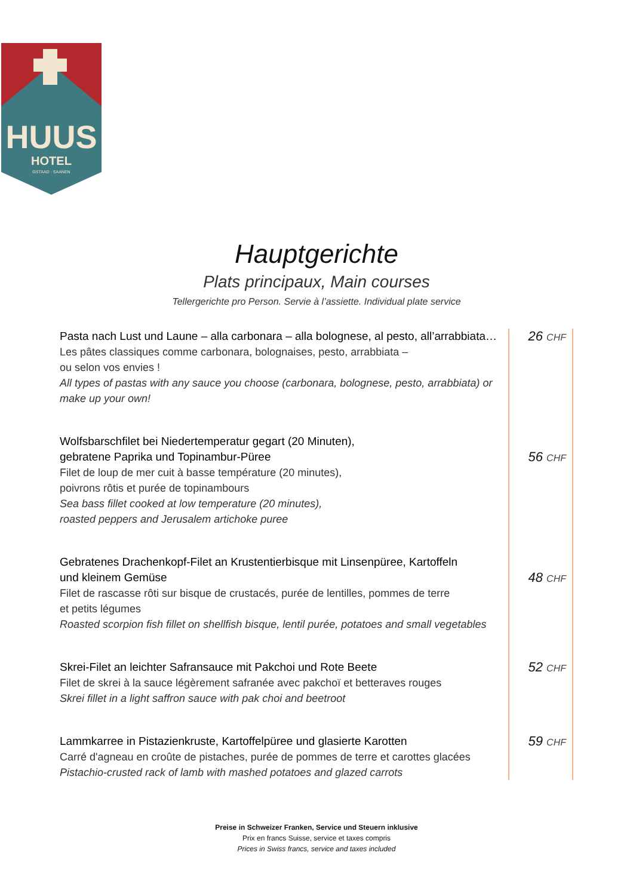HUUS
HOTEL
GSTAAD · SAANEN
Hauptgerichte
Plats principaux, Main courses
Tellergerichte pro Person. Servie à l’assiette. Individual plate service
Pasta nach Lust und Laune – alla carbonara – alla bolognese, al pesto, all’arrabbiata…
Les pâtes classiques comme carbonara, bolognaises, pesto, arrabbiata –
ou selon vos envies !
All types of pastas with any sauce you choose (carbonara, bolognese, pesto, arrabbiata) or make up your own!
26 CHF
Wolfsbarschfilet bei Niedertemperatur gegart (20 Minuten),
gebratene Paprika und Topinambur-Püree
Filet de loup de mer cuit à basse température (20 minutes),
poivrons rôtis et purée de topinambours
Sea bass fillet cooked at low temperature (20 minutes),
roasted peppers and Jerusalem artichoke puree
56 CHF
Gebratenes Drachenkopf-Filet an Krustentierbisque mit Linsenpüree, Kartoffeln
und kleinem Gemüse
Filet de rascasse rôti sur bisque de crustacés, purée de lentilles, pommes de terre
et petits légumes
Roasted scorpion fish fillet on shellfish bisque, lentil purée, potatoes and small vegetables
48 CHF
Skrei-Filet an leichter Safransauce mit Pakchoi und Rote Beete
Filet de skrei à la sauce légèrement safranée avec pakchoï et betteraves rouges
Skrei fillet in a light saffron sauce with pak choi and beetroot
52 CHF
Lammkarree in Pistazienkruste, Kartoffelpüree und glasierte Karotten
Carré d'agneau en croûte de pistaches, purée de pommes de terre et carottes glacées
Pistachio-crusted rack of lamb with mashed potatoes and glazed carrots
59 CHF
Preise in Schweizer Franken, Service und Steuern inklusive
Prix en francs Suisse, service et taxes compris
Prices in Swiss francs, service and taxes included